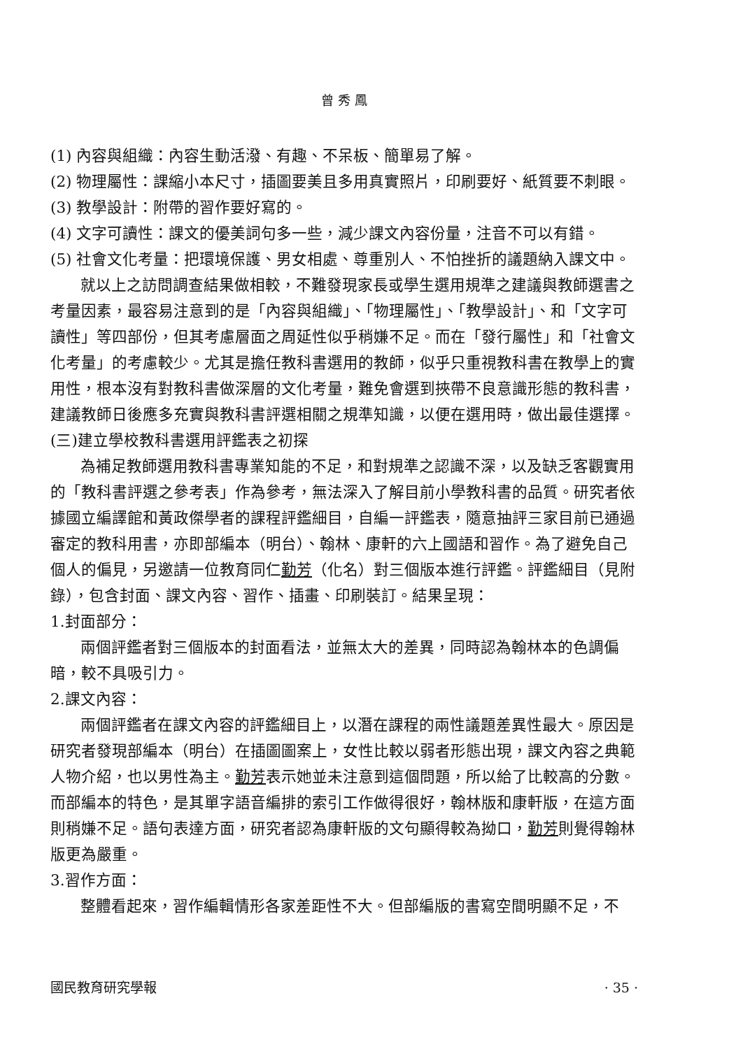曾 秀 鳳
(1) 內容與組織：內容生動活潑、有趣、不呆板、簡單易了解。
(2) 物理屬性：課縮小本尺寸，插圖要美且多用真實照片，印刷要好、紙質要不刺眼。
(3) 教學設計：附帶的習作要好寫的。
(4) 文字可讀性：課文的優美詞句多一些，減少課文內容份量，注音不可以有錯。
(5) 社會文化考量：把環境保護、男女相處、尊重別人、不怕挫折的議題納入課文中。
就以上之訪問調查結果做相較，不難發現家長或學生選用規準之建議與教師選書之考量因素，最容易注意到的是「內容與組織」、「物理屬性」、「教學設計」、和「文字可讀性」等四部份，但其考慮層面之周延性似乎稍嫌不足。而在「發行屬性」和「社會文化考量」的考慮較少。尤其是擔任教科書選用的教師，似乎只重視教科書在教學上的實用性，根本沒有對教科書做深層的文化考量，難免會選到挾帶不良意識形態的教科書，建議教師日後應多充實與教科書評選相關之規準知識，以便在選用時，做出最佳選擇。
(三)建立學校教科書選用評鑑表之初探
為補足教師選用教科書專業知能的不足，和對規準之認識不深，以及缺乏客觀實用的「教科書評選之參考表」作為參考，無法深入了解目前小學教科書的品質。研究者依據國立編譯館和黃政傑學者的課程評鑑細目，自編一評鑑表，隨意抽評三家目前已通過審定的教科用書，亦即部編本（明台）、翰林、康軒的六上國語和習作。為了避免自己個人的偏見，另邀請一位教育同仁勤芳（化名）對三個版本進行評鑑。評鑑細目（見附錄），包含封面、課文內容、習作、插畫、印刷裝訂。結果呈現：
1.封面部分：
兩個評鑑者對三個版本的封面看法，並無太大的差異，同時認為翰林本的色調偏暗，較不具吸引力。
2.課文內容：
兩個評鑑者在課文內容的評鑑細目上，以潛在課程的兩性議題差異性最大。原因是研究者發現部編本（明台）在插圖圖案上，女性比較以弱者形態出現，課文內容之典範人物介紹，也以男性為主。勤芳表示她並未注意到這個問題，所以給了比較高的分數。而部編本的特色，是其單字語音編排的索引工作做得很好，翰林版和康軒版，在這方面則稍嫌不足。語句表達方面，研究者認為康軒版的文句顯得較為拗口，勤芳則覺得翰林版更為嚴重。
3.習作方面：
整體看起來，習作編輯情形各家差距性不大。但部編版的書寫空間明顯不足，不
國民教育研究學報 · 35 ·